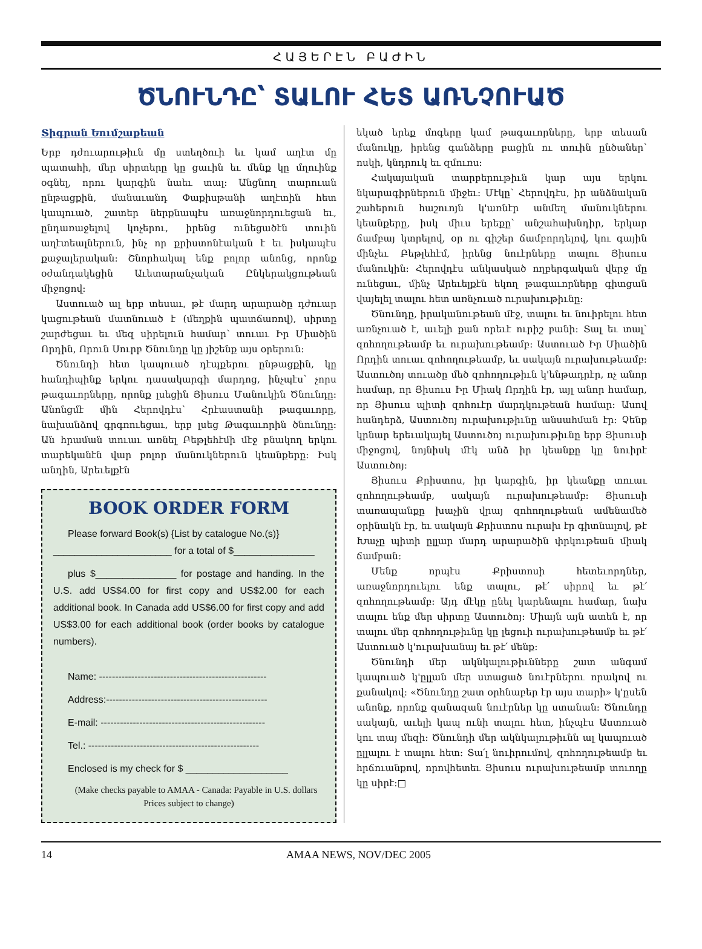ՀԱՅԵՐԷՆ ԲԱԺԻՆ
ԾՆՈՒՆԴԸ՝ ՏԱԼՈՒ ՀԵՏ ԱՌՆՉՈՒԱԾ
Տիգրան Եումշաքեան
Երբ դժուարութիւն մը ստեղծուի եւ կամ աղէտ մը պատահի, մեր սիրտերը կը ցաւին եւ մենք կը մղուինք օգնել, որու կարգին նաեւ տալ: Անցնող տարուան ընթացքին, մանաւանդ Փաքիսթանի աղէտին հետ կապուած, շատեր ներքնապէս առաջնորդուեցան եւ, ընդառաջելով կոչերու, իրենց ունեցածէն տուին աղէտեալներուն, ինչ որ քրիստոնէական է եւ իսկապէս քաջալերական: Շնորհակալ ենք բոլոր անոնց, որոնք օժանդակեցին Աւետարանչական Ընկերակցութեան միջոցով:
Աստուած ալ երբ տեսաւ, թէ մարդ արարածը դժուար կացութեան մատնուած է (մեղքին պատճառով), սիրտը շարժեցաւ եւ մեզ սիրելուն համար՝ տուաւ Իր Միածին Որդին, Որուն Սուրբ Ծնունդը կը յիշենք այս օրերուն:
Ծնունդի հետ կապուած դէպքերու ընթացքին, կը հանդիպինք երկու դասակարգի մարդոց, ինչպէս՝ չորս թագաւորները, որոնք լսեցին Յիսուս Մանուկին Ծնունդը: Անոնցմէ մին Հերովդէս՝ Հրէաստանի թագաւորը, նախանձով գրգռուեցաւ, երբ լսեց Թագաւորին ծնունդը: Ան հրաման տուաւ առնել Բեթլեհէմի մէջ բնակող երկու տարեկանէն վար բոլոր մանուկներուն կեանքերը: Իսկ անդին, Արեւելքէն
BOOK ORDER FORM
Please forward Book(s) {List by catalogue No.(s)}
______________________ for a total of $_______________
plus $_______________ for postage and handing. In the U.S. add US$4.00 for first copy and US$2.00 for each additional book. In Canada add US$6.00 for first copy and add US$3.00 for each additional book (order books by catalogue numbers).
Name: ----------------------------------------------------
Address:--------------------------------------------------
E-mail: ---------------------------------------------------
Tel.: -----------------------------------------------------
Enclosed is my check for $ ___________________
(Make checks payable to AMAA - Canada: Payable in U.S. dollars
Prices subject to change)
եկած երեք մոգերը կամ թագաւորները, երբ տեսան մանուկը, իրենց գանձերը բացին ու տուին ընծաներ՝ ոսկի, կնդրուկ եւ զմուռս:
Հակայական տարբերութիւն կար այս երկու նկարագիրներուն միջեւ: Մէկը՝ Հերովդէս, իր անձնական շահերուն հաշուոյն կ'առնէր անմեղ մանուկներու կեանքերը, իսկ միւս երեքը՝ անշահախնդիր, երկար ճամբայ կտրելով, օր ու գիշեր ճամբորդելով, կու գային մինչեւ Բեթլեհէմ, իրենց նուէրները տալու Յիսուս մանուկին: Հերովդէս անկասկած ողբերգական վերջ մը ունեցաւ, մինչ Արեւելքէն եկող թագաւորները գիտցան վայելել տալու հետ առնչուած ուրախութիւնը:
Ծնունդը, իրականութեան մէջ, տալու եւ նուիրելու հետ առնչուած է, աւելի քան որեւէ ուրիշ բանի: Տալ եւ տալ՝ զոհողութեամբ եւ ուրախութեամբ: Աստուած Իր Միածին Որդին տուաւ զոհողութեամբ, եւ սակայն ուրախութեամբ: Աստուծոյ տուածը մեծ զոհողութիւն կ'ենթադրէր, ոչ անոր համար, որ Յիսուս Իր Միակ Որդին էր, այլ անոր համար, որ Յիսուս պիտի զոհուէր մարդկութեան համար: Ասով հանդերձ, Աստուծոյ ուրախութիւնը անսահման էր: Չենք կրնար երեւակայել Աստուծոյ ուրախութիւնը երբ Յիսուսի միջոցով, նոյնիսկ մէկ անձ իր կեանքը կը նուիրէ Աստուծոյ:
Յիսուս Քրիստոս, իր կարգին, իր կեանքը տուաւ զոհողութեամբ, սակայն ուրախութեամբ: Յիսուսի տառապանքը խաչին վրայ զոհողութեան ամենամեծ օրինակն էր, եւ սակայն Քրիստոս ուրախ էր գիտնալով, թէ Խաչը պիտի ըլլար մարդ արարածին փրկութեան միակ ճամբան:
Մենք որպէս Քրիստոսի հետեւորդներ, առաջնորդուելու ենք տալու, թէ՛ սիրով եւ թէ՛ զոհողութեամբ: Այդ մէկը ընել կարենալու համար, նախ տալու ենք մեր սիրտը Աստուծոյ: Միայն այն ատեն է, որ տալու մեր զոհողութիւնը կը լեցուի ուրախութեամբ եւ թէ՛ Աստուած կ'ուրախանայ եւ թէ՛ մենք:
Ծնունդի մեր ակնկալութիւնները շատ անգամ կապուած կ'ըլլան մեր ստացած նուէրներու որակով ու քանակով: «Ծնունդը շատ օրհնաբեր էր այս տարի» կ'ըսեն անոնք, որոնք զանազան նուէրներ կը ստանան: Ծնունդը սակայն, աւելի կապ ունի տալու հետ, ինչպէս Աստուած կու տայ մեզի: Ծնունդի մեր ակնկալութիւնն ալ կապուած ըլլալու է տալու հետ: Տա՛լ նուիրումով, զոհողութեամբ եւ հրճուանքով, որովհետեւ Յիսուս ուրախութեամբ տուողը կը սիրէ:□
14 AMAA NEWS, NOV/DEC 2005